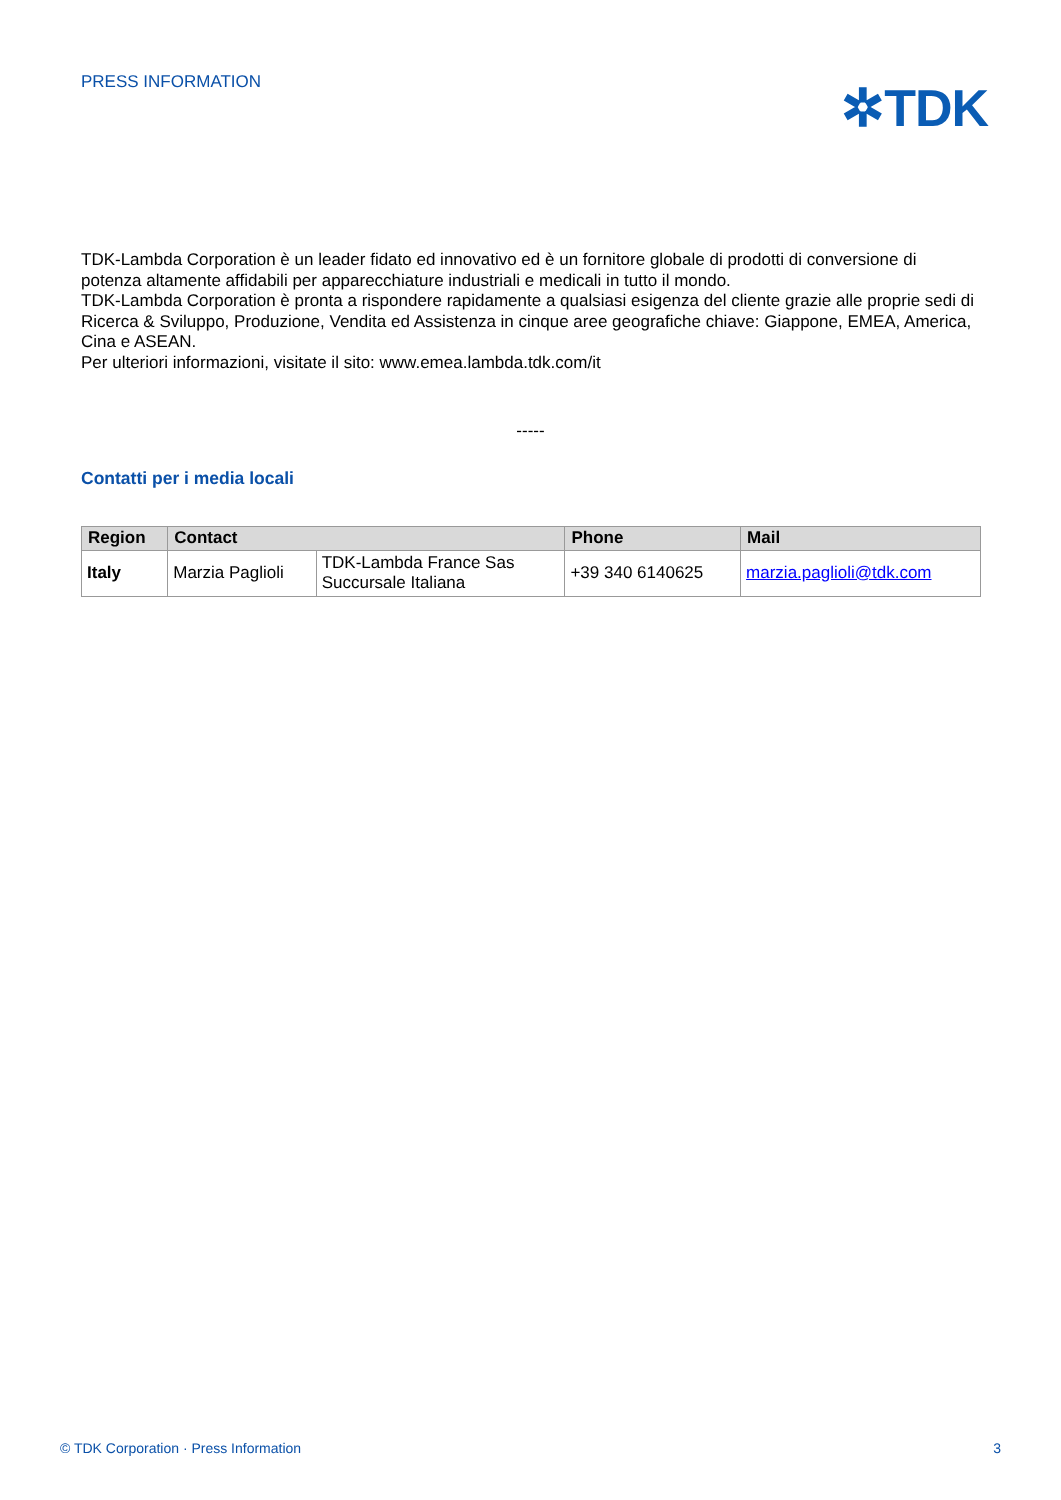PRESS INFORMATION
✲TDK
TDK-Lambda Corporation è un leader fidato ed innovativo ed è un fornitore globale di prodotti di conversione di potenza altamente affidabili per apparecchiature industriali e medicali in tutto il mondo.
TDK-Lambda Corporation è pronta a rispondere rapidamente a qualsiasi esigenza del cliente grazie alle proprie sedi di Ricerca & Sviluppo, Produzione, Vendita ed Assistenza in cinque aree geografiche chiave: Giappone, EMEA, America, Cina e ASEAN.
Per ulteriori informazioni, visitate il sito: www.emea.lambda.tdk.com/it
-----
Contatti per i media locali
| Region | Contact | | Phone | Mail |
| --- | --- | --- | --- | --- |
| Italy | Marzia Paglioli | TDK-Lambda France Sas Succursale Italiana | +39 340 6140625 | marzia.paglioli@tdk.com |
© TDK Corporation · Press Information 3